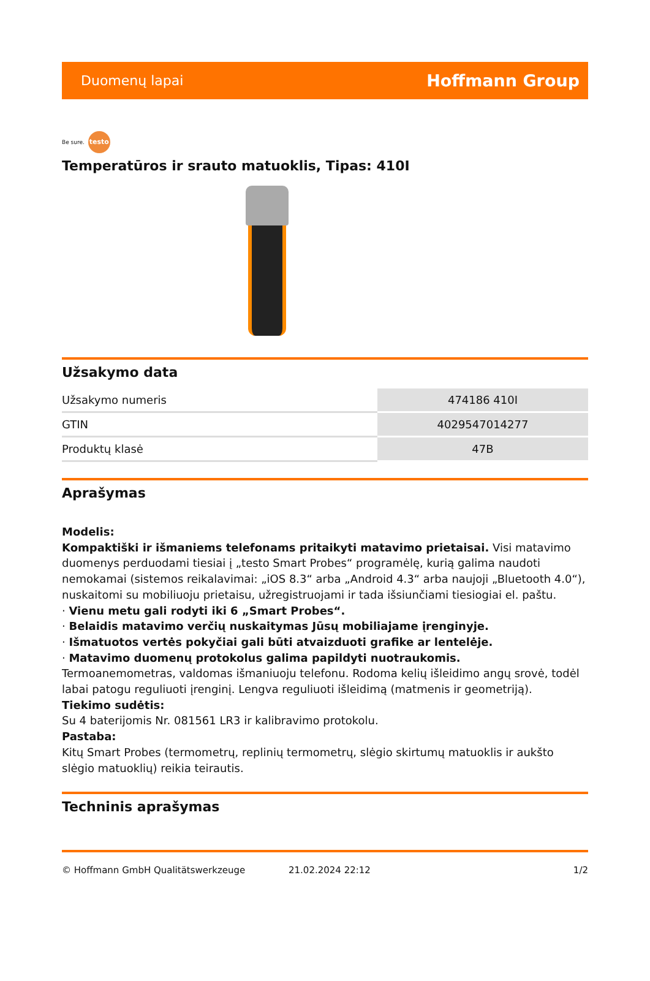Duomenų lapai Hoffmann Group
Be sure. testo
Temperatūros ir srauto matuoklis, Tipas: 410I
Užsakymo data
| Užsakymo numeris | 474186 410I |
| GTIN | 4029547014277 |
| Produktų klasė | 47B |
Aprašymas
Modelis:
Kompaktiški ir išmaniems telefonams pritaikyti matavimo prietaisai. Visi matavimo duomenys perduodami tiesiai į „testo Smart Probes“ programėlę, kurią galima naudoti nemokamai (sistemos reikalavimai: „iOS 8.3“ arba „Android 4.3“ arba naujoji „Bluetooth 4.0“), nuskaitomi su mobiliuoju prietaisu, užregistruojami ir tada išsiunčiami tiesiogiai el. paštu.
· Vienu metu gali rodyti iki 6 „Smart Probes“.
· Belaidis matavimo verčių nuskaitymas Jūsų mobiliajame įrenginyje.
· Išmatuotos vertės pokyčiai gali būti atvaizduoti grafike ar lentelėje.
· Matavimo duomenų protokolus galima papildyti nuotraukomis.
Termoanemometras, valdomas išmaniuoju telefonu. Rodoma kelių išleidimo angų srovė, todėl labai patogu reguliuoti įrenginį. Lengva reguliuoti išleidimą (matmenis ir geometriją).
Tiekimo sudėtis:
Su 4 baterijomis Nr. 081561 LR3 ir kalibravimo protokolu.
Pastaba:
Kitų Smart Probes (termometrų, replinių termometrų, slėgio skirtumų matuoklis ir aukšto slėgio matuoklių) reikia teirautis.
Techninis aprašymas
© Hoffmann GmbH Qualitätswerkzeuge 21.02.2024 22:12 1/2